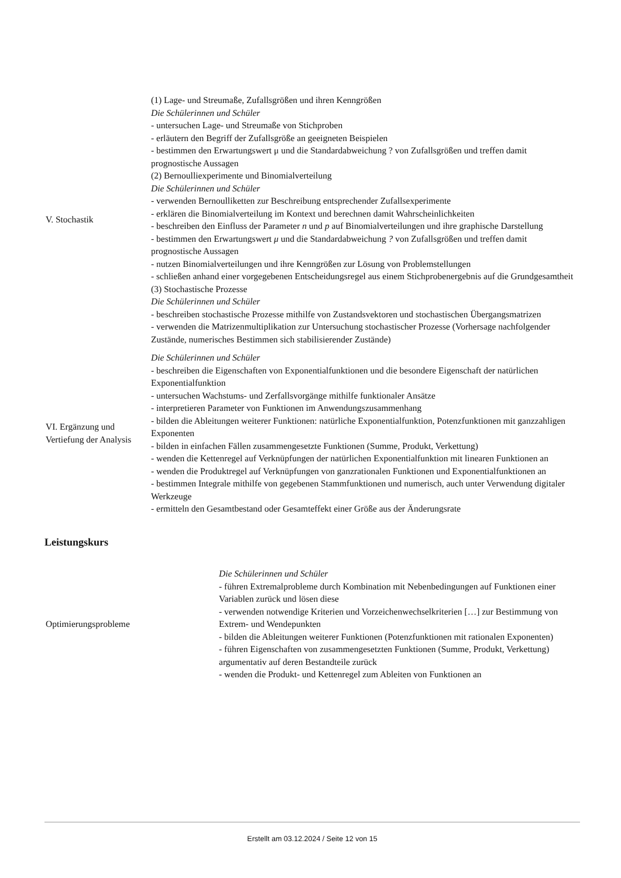| V. Stochastik | (1) Lage- und Streumaße, Zufallsgrößen und ihren Kenngrößen Die Schülerinnen und Schüler - untersuchen Lage- und Streumaße von Stichproben - erläutern den Begriff der Zufallsgröße an geeigneten Beispielen - bestimmen den Erwartungswert μ und die Standardabweichung ? von Zufallsgrößen und treffen damit prognostische Aussagen (2) Bernoulliexperimente und Binomialverteilung Die Schülerinnen und Schüler - verwenden Bernoulliketten zur Beschreibung entsprechender Zufallsexperimente - erklären die Binomialverteilung im Kontext und berechnen damit Wahrscheinlichkeiten - beschreiben den Einfluss der Parameter n und p auf Binomialverteilungen und ihre graphische Darstellung - bestimmen den Erwartungswert μ und die Standardabweichung ? von Zufallsgrößen und treffen damit prognostische Aussagen - nutzen Binomialverteilungen und ihre Kenngrößen zur Lösung von Problemstellungen - schließen anhand einer vorgegebenen Entscheidungsregel aus einem Stichprobenergebnis auf die Grundgesamtheit (3) Stochastische Prozesse Die Schülerinnen und Schüler - beschreiben stochastische Prozesse mithilfe von Zustandsvektoren und stochastischen Übergangsmatrizen - verwenden die Matrizenmultiplikation zur Untersuchung stochastischer Prozesse (Vorhersage nachfolgender Zustände, numerisches Bestimmen sich stabilisierender Zustände) |
| VI. Ergänzung und Vertiefung der Analysis | Die Schülerinnen und Schüler - beschreiben die Eigenschaften von Exponentialfunktionen und die besondere Eigenschaft der natürlichen Exponentialfunktion - untersuchen Wachstums- und Zerfallsvorgänge mithilfe funktionaler Ansätze - interpretieren Parameter von Funktionen im Anwendungszusammenhang - bilden die Ableitungen weiterer Funktionen: natürliche Exponentialfunktion, Potenzfunktionen mit ganzzahligen Exponenten - bilden in einfachen Fällen zusammengesetzte Funktionen (Summe, Produkt, Verkettung) - wenden die Kettenregel auf Verknüpfungen der natürlichen Exponentialfunktion mit linearen Funktionen an - wenden die Produktregel auf Verknüpfungen von ganzrationalen Funktionen und Exponentialfunktionen an - bestimmen Integrale mithilfe von gegebenen Stammfunktionen und numerisch, auch unter Verwendung digitaler Werkzeuge - ermitteln den Gesamtbestand oder Gesamteffekt einer Größe aus der Änderungsrate |
Leistungskurs
| Optimierungsprobleme | Die Schülerinnen und Schüler - führen Extremalprobleme durch Kombination mit Nebenbedingungen auf Funktionen einer Variablen zurück und lösen diese - verwenden notwendige Kriterien und Vorzeichenwechselkriterien […] zur Bestimmung von Extrem- und Wendepunkten - bilden die Ableitungen weiterer Funktionen (Potenzfunktionen mit rationalen Exponenten) - führen Eigenschaften von zusammengesetzten Funktionen (Summe, Produkt, Verkettung) argumentativ auf deren Bestandteile zurück - wenden die Produkt- und Kettenregel zum Ableiten von Funktionen an |
Erstellt am 03.12.2024 / Seite 12 von 15